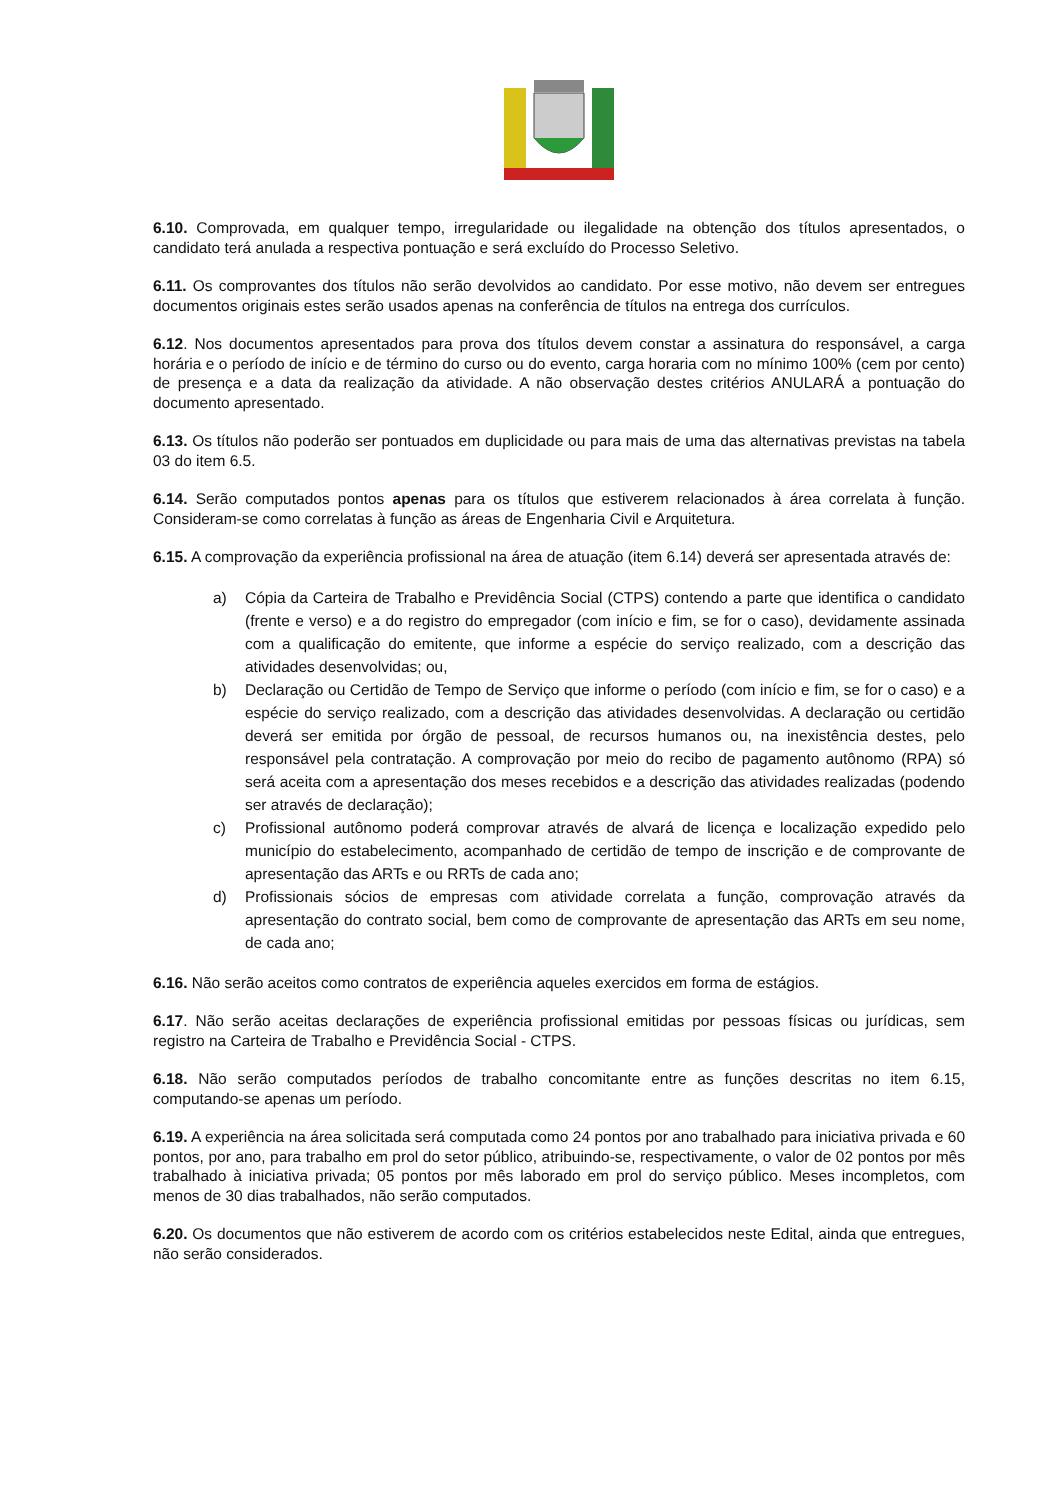6.10. Comprovada, em qualquer tempo, irregularidade ou ilegalidade na obtenção dos títulos apresentados, o candidato terá anulada a respectiva pontuação e será excluído do Processo Seletivo.
6.11. Os comprovantes dos títulos não serão devolvidos ao candidato. Por esse motivo, não devem ser entregues documentos originais estes serão usados apenas na conferência de títulos na entrega dos currículos.
6.12. Nos documentos apresentados para prova dos títulos devem constar a assinatura do responsável, a carga horária e o período de início e de término do curso ou do evento, carga horaria com no mínimo 100% (cem por cento) de presença e a data da realização da atividade. A não observação destes critérios ANULARÁ a pontuação do documento apresentado.
6.13. Os títulos não poderão ser pontuados em duplicidade ou para mais de uma das alternativas previstas na tabela 03 do item 6.5.
6.14. Serão computados pontos apenas para os títulos que estiverem relacionados à área correlata à função. Consideram-se como correlatas à função as áreas de Engenharia Civil e Arquitetura.
6.15. A comprovação da experiência profissional na área de atuação (item 6.14) deverá ser apresentada através de:
a) Cópia da Carteira de Trabalho e Previdência Social (CTPS) contendo a parte que identifica o candidato (frente e verso) e a do registro do empregador (com início e fim, se for o caso), devidamente assinada com a qualificação do emitente, que informe a espécie do serviço realizado, com a descrição das atividades desenvolvidas; ou,
b) Declaração ou Certidão de Tempo de Serviço que informe o período (com início e fim, se for o caso) e a espécie do serviço realizado, com a descrição das atividades desenvolvidas. A declaração ou certidão deverá ser emitida por órgão de pessoal, de recursos humanos ou, na inexistência destes, pelo responsável pela contratação. A comprovação por meio do recibo de pagamento autônomo (RPA) só será aceita com a apresentação dos meses recebidos e a descrição das atividades realizadas (podendo ser através de declaração);
c) Profissional autônomo poderá comprovar através de alvará de licença e localização expedido pelo município do estabelecimento, acompanhado de certidão de tempo de inscrição e de comprovante de apresentação das ARTs e ou RRTs de cada ano;
d) Profissionais sócios de empresas com atividade correlata a função, comprovação através da apresentação do contrato social, bem como de comprovante de apresentação das ARTs em seu nome, de cada ano;
6.16. Não serão aceitos como contratos de experiência aqueles exercidos em forma de estágios.
6.17. Não serão aceitas declarações de experiência profissional emitidas por pessoas físicas ou jurídicas, sem registro na Carteira de Trabalho e Previdência Social - CTPS.
6.18. Não serão computados períodos de trabalho concomitante entre as funções descritas no item 6.15, computando-se apenas um período.
6.19. A experiência na área solicitada será computada como 24 pontos por ano trabalhado para iniciativa privada e 60 pontos, por ano, para trabalho em prol do setor público, atribuindo-se, respectivamente, o valor de 02 pontos por mês trabalhado à iniciativa privada; 05 pontos por mês laborado em prol do serviço público. Meses incompletos, com menos de 30 dias trabalhados, não serão computados.
6.20. Os documentos que não estiverem de acordo com os critérios estabelecidos neste Edital, ainda que entregues, não serão considerados.